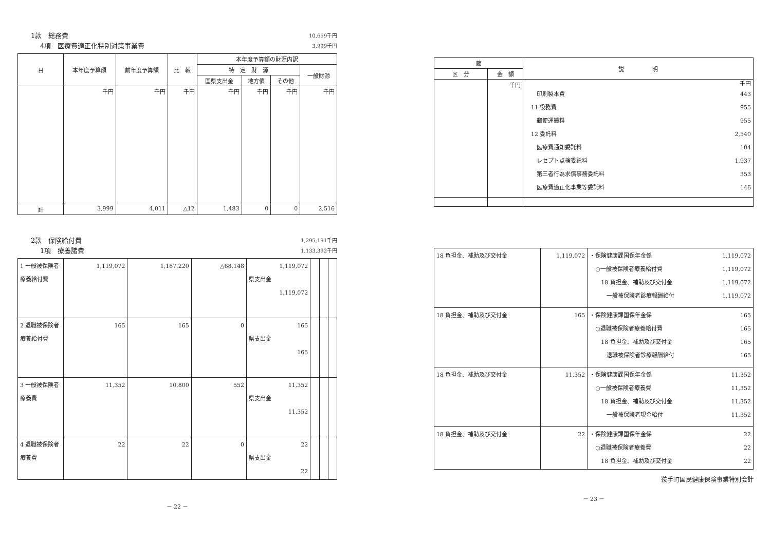1款　総務費 10,659千円
4項　医療費適正化特別対策事業費 3,999千円
| 目 | 本年度予算額 | 前年度予算額 | 比 較 | 本年度予算額の財源内訳 | | | |
| --- | --- | --- | --- | --- | --- | --- | --- |
| | | | | 特 定 財 源 | | | 一般財源 |
| | | | | 国県支出金 | 地方債 | その他 | |
| | 千円 | 千円 | 千円 | 千円 | 千円 | 千円 | 千円 |
| 計 | 3,999 | 4,011 | △12 | 1,483 | 0 | 0 | 2,516 |
2款　保険給付費 1,295,191千円
1項　療養諸費 1,133,392千円
| 1 一般被保険者療養給付費 | 1,119,072 | 1,187,220 | △68,148 | 1,119,072 県支出金 1,119,072 | | | |
| 2 退職被保険者療養給付費 | 165 | 165 | 0 | 165 県支出金 165 | | | |
| 3 一般被保険者療養費 | 11,352 | 10,800 | 552 | 11,352 県支出金 11,352 | | | |
| 4 退職被保険者療養費 | 22 | 22 | 0 | 22 県支出金 22 | | | |
－ 22 －
| 節 | | 説 明 |
| --- | --- | --- |
| 区 分 | 金 額 | |
| | 千円 | 千円 印刷製本費 443 11 役務費 955 郵便運搬料 955 12 委託料 2,540 医療費通知委託料 104 レセプト点検委託料 1,937 第三者行為求償事務委託料 353 医療費適正化事業等委託料 146 |
| 18 負担金、補助及び交付金 | 1,119,072 | ・保険健康課国保年金係 1,119,072 ○一般被保険者療養給付費 1,119,072 18 負担金、補助及び交付金 1,119,072 一般被保険者診療報酬給付 1,119,072 |
| 18 負担金、補助及び交付金 | 165 | ・保険健康課国保年金係 165 ○退職被保険者療養給付費 165 18 負担金、補助及び交付金 165 退職被保険者診療報酬給付 165 |
| 18 負担金、補助及び交付金 | 11,352 | ・保険健康課国保年金係 11,352 ○一般被保険者療養費 11,352 18 負担金、補助及び交付金 11,352 一般被保険者現金給付 11,352 |
| 18 負担金、補助及び交付金 | 22 | ・保険健康課国保年金係 22 ○退職被保険者療養費 22 18 負担金、補助及び交付金 22 |
鞍手町国民健康保険事業特別会計
－ 23 －